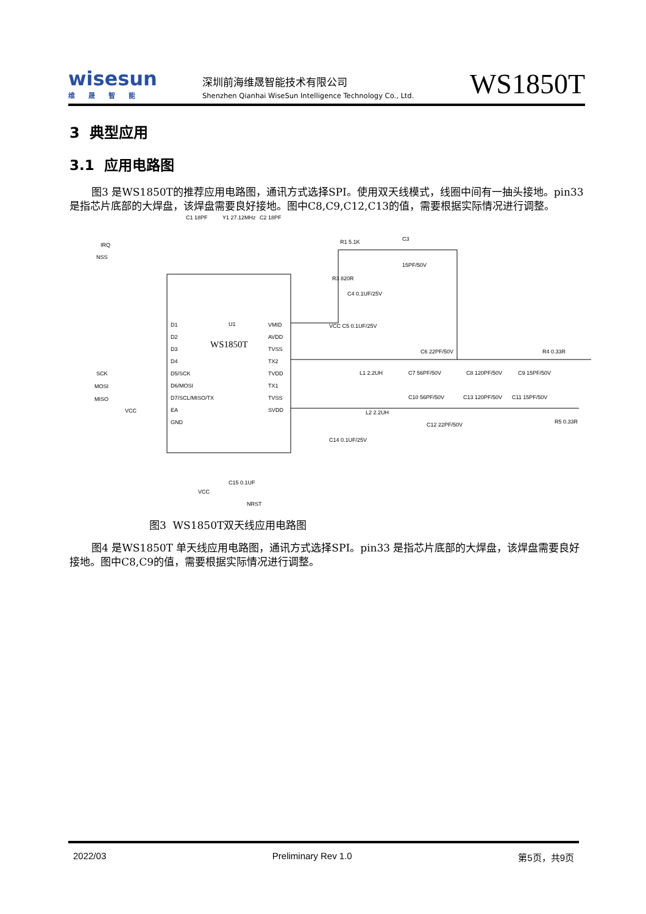wisesun
维晟智能
深圳前海维晟智能技术有限公司
Shenzhen Qianhai WiseSun Intelligence Technology Co., Ltd.
WS1850T
3 典型应用
3.1 应用电路图
图3 是WS1850T的推荐应用电路图，通讯方式选择SPI。使用双天线模式，线圈中间有一抽头接地。pin33是指芯片底部的大焊盘，该焊盘需要良好接地。图中C8,C9,C12,C13的值，需要根据实际情况进行调整。
U1
WS1850T
D1
D2
D3
D4
D5/SCK
D6/MOSI
D7/SCL/MISO/TX
EA
GND
VMID
AVDD
TVSS
TX2
TVDD
TX1
TVSS
SVDD
IRQ
NSS
SCK
MOSI
MISO
VCC
C1 18PF
Y1 27.12MHz
C2 18PF
R1 5.1K
C3
15PF/50V
R3 820R
C4 0.1UF/25V
VCC C5 0.1UF/25V
C6 22PF/50V
R4 0.33R
L1 2.2UH
C7 56PF/50V
C8 120PF/50V
C9 15PF/50V
C10 56PF/50V
C13 120PF/50V
C11 15PF/50V
L2 2.2UH
C12 22PF/50V
R5 0.33R
C14 0.1UF/25V
C15 0.1UF
VCC
NRST
图3 WS1850T双天线应用电路图
图4 是WS1850T 单天线应用电路图，通讯方式选择SPI。pin33 是指芯片底部的大焊盘，该焊盘需要良好接地。图中C8,C9的值，需要根据实际情况进行调整。
2022/03 Preliminary Rev 1.0 第5页，共9页